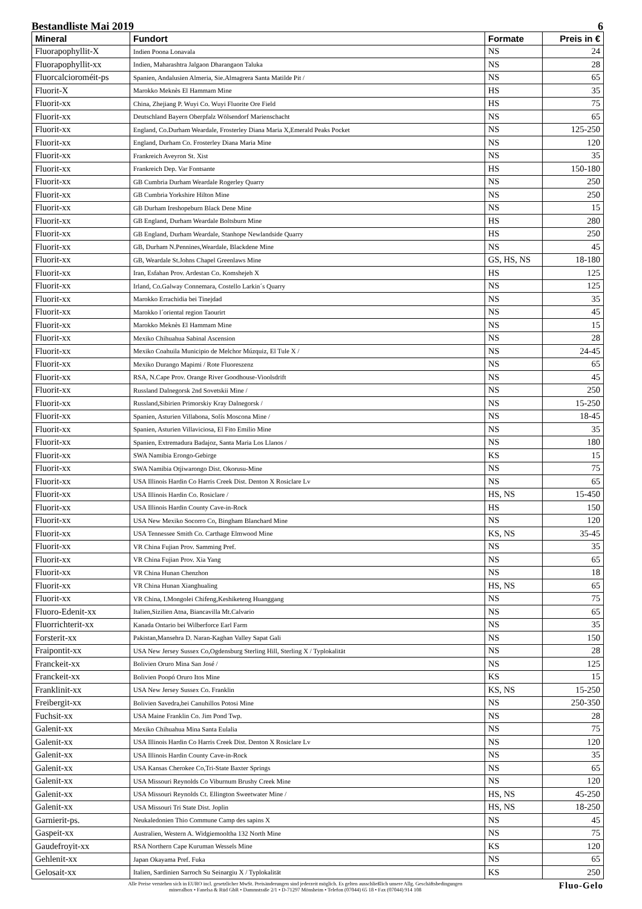Bestandliste Mai 2019 6
| Mineral | Fundort | Formate | Preis in € |
| --- | --- | --- | --- |
| Fluorapophyllit-X | Indien Poona Lonavala | NS | 24 |
| Fluorapophyllit-xx | Indien, Maharashtra Jalgaon Dharangaon Taluka | NS | 28 |
| Fluorcalcioroméit-ps | Spanien, Andalusien Almeria, Sie.Almagrera Santa Matilde Pit / | NS | 65 |
| Fluorit-X | Marokko Meknès El Hammam Mine | HS | 35 |
| Fluorit-xx | China, Zhejiang P. Wuyi Co. Wuyi Fluorite Ore Field | HS | 75 |
| Fluorit-xx | Deutschland Bayern Oberpfalz Wölsendorf Marienschacht | NS | 65 |
| Fluorit-xx | England, Co.Durham Weardale, Frosterley Diana Maria X,Emerald Peaks Pocket | NS | 125-250 |
| Fluorit-xx | England, Durham Co. Frosterley Diana Maria Mine | NS | 120 |
| Fluorit-xx | Frankreich Aveyron St. Xist | NS | 35 |
| Fluorit-xx | Frankreich Dep. Var Fontsante | HS | 150-180 |
| Fluorit-xx | GB Cumbria Durham Weardale Rogerley Quarry | NS | 250 |
| Fluorit-xx | GB Cumbria Yorkshire Hilton Mine | NS | 250 |
| Fluorit-xx | GB Durham Ireshopeburn Black Dene Mine | NS | 15 |
| Fluorit-xx | GB England, Durham Weardale Boltsburn Mine | HS | 280 |
| Fluorit-xx | GB England, Durham Weardale, Stanhope Newlandside Quarry | HS | 250 |
| Fluorit-xx | GB, Durham N.Pennines,Weardale, Blackdene Mine | NS | 45 |
| Fluorit-xx | GB, Weardale St.Johns Chapel Greenlaws Mine | GS, HS, NS | 18-180 |
| Fluorit-xx | Iran, Esfahan Prov. Ardestan Co. Komshejeh X | HS | 125 |
| Fluorit-xx | Irland, Co.Galway Connemara, Costello Larkin´s Quarry | NS | 125 |
| Fluorit-xx | Marokko Errachidia bei Tinejdad | NS | 35 |
| Fluorit-xx | Marokko l´oriental region Taourirt | NS | 45 |
| Fluorit-xx | Marokko Meknès El Hammam Mine | NS | 15 |
| Fluorit-xx | Mexiko Chihuahua Sabinal Ascension | NS | 28 |
| Fluorit-xx | Mexiko Coahuila Municipio de Melchor Múzquiz, El Tule X / | NS | 24-45 |
| Fluorit-xx | Mexiko Durango Mapimi / Rote Fluoreszenz | NS | 65 |
| Fluorit-xx | RSA, N.Cape Prov. Orange River Goodhouse-Vioolsdrift | NS | 45 |
| Fluorit-xx | Russland Dalnegorsk 2nd Sovetskii Mine / | NS | 250 |
| Fluorit-xx | Russland,Sibirien Primorskiy Kray Dalnegorsk / | NS | 15-250 |
| Fluorit-xx | Spanien, Asturien Villabona, Solís Moscona Mine / | NS | 18-45 |
| Fluorit-xx | Spanien, Asturien Villaviciosa, El Fito Emilio Mine | NS | 35 |
| Fluorit-xx | Spanien, Extremadura Badajoz, Santa Maria Los Llanos / | NS | 180 |
| Fluorit-xx | SWA Namibia Erongo-Gebirge | KS | 15 |
| Fluorit-xx | SWA Namibia Otjiwarongo Dist. Okorusu-Mine | NS | 75 |
| Fluorit-xx | USA Illinois Hardin Co Harris Creek Dist. Denton X Rosiclare Lv | NS | 65 |
| Fluorit-xx | USA Illinois Hardin Co. Rosiclare / | HS, NS | 15-450 |
| Fluorit-xx | USA Illinois Hardin County Cave-in-Rock | HS | 150 |
| Fluorit-xx | USA New Mexiko Socorro Co, Bingham Blanchard Mine | NS | 120 |
| Fluorit-xx | USA Tennessee Smith Co. Carthage Elmwood Mine | KS, NS | 35-45 |
| Fluorit-xx | VR China Fujian Prov. Samming Pref. | NS | 35 |
| Fluorit-xx | VR China Fujian Prov. Xia Yang | NS | 65 |
| Fluorit-xx | VR China Hunan Chenzhon | NS | 18 |
| Fluorit-xx | VR China Hunan Xianghualing | HS, NS | 65 |
| Fluorit-xx | VR China, I.Mongolei Chifeng,Keshiketeng Huanggang | NS | 75 |
| Fluoro-Edenit-xx | Italien,Sizilien Atna, Biancavilla Mt.Calvario | NS | 65 |
| Fluorrichterit-xx | Kanada Ontario bei Wilberforce Earl Farm | NS | 35 |
| Forsterit-xx | Pakistan,Mansehra D. Naran-Kaghan Valley Sapat Gali | NS | 150 |
| Fraipontit-xx | USA New Jersey Sussex Co,Ogdensburg Sterling Hill, Sterling X / Typlokalität | NS | 28 |
| Franckeit-xx | Bolivien Oruro Mina San José / | NS | 125 |
| Franckeit-xx | Bolivien Poopó Oruro Itos Mine | KS | 15 |
| Franklinit-xx | USA New Jersey Sussex Co. Franklin | KS, NS | 15-250 |
| Freibergit-xx | Bolivien Savedra,bei Canuhillos Potosi Mine | NS | 250-350 |
| Fuchsit-xx | USA Maine Franklin Co. Jim Pond Twp. | NS | 28 |
| Galenit-xx | Mexiko Chihuahua Mina Santa Eulalia | NS | 75 |
| Galenit-xx | USA Illinois Hardin Co Harris Creek Dist. Denton X Rosiclare Lv | NS | 120 |
| Galenit-xx | USA Illinois Hardin County Cave-in-Rock | NS | 35 |
| Galenit-xx | USA Kansas Cherokee Co,Tri-State Baxter Springs | NS | 65 |
| Galenit-xx | USA Missouri Reynolds Co Viburnum Brushy Creek Mine | NS | 120 |
| Galenit-xx | USA Missouri Reynolds Ct. Ellington Sweetwater Mine / | HS, NS | 45-250 |
| Galenit-xx | USA Missouri Tri State Dist. Joplin | HS, NS | 18-250 |
| Garnierit-ps. | Neukaledonien Thio Commune Camp des sapins X | NS | 45 |
| Gaspeit-xx | Australien, Western A. Widgiemooltha 132 North Mine | NS | 75 |
| Gaudefroyit-xx | RSA Northern Cape Kuruman Wessels Mine | KS | 120 |
| Gehlenit-xx | Japan Okayama Pref. Fuka | NS | 65 |
| Gelosait-xx | Italien, Sardinien Sarroch Su Seinargiu X / Typlokalität | KS | 250 |
Alle Preise verstehen sich in EURO incl. gesetzlicher MwSt. Preisänderungen sind jederzeit möglich. Es gelten ausschließlich unsere Allg. Geschäftsbedingungen
mineralbox • Fanelsa & Rüd GbR • Dammstraße 2/1 • D-71297 Mönsheim • Telefon (07044) 65 18 • Fax (07044) 914 108
Fluo-Gelo